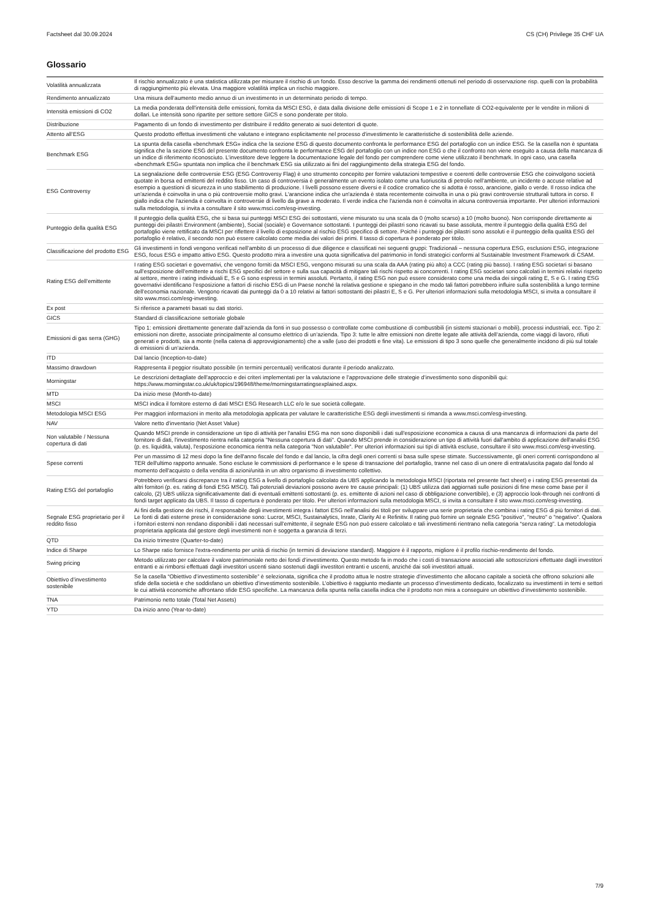Factsheet dal 30.09.2024 CS (CH) Privilege 35 CHF UA
Glossario
| Volatilità annualizzata | Il rischio annualizzato è una statistica utilizzata per misurare il rischio di un fondo. Esso descrive la gamma dei rendimenti ottenuti nel periodo di osservazione risp. quelli con la probabilità di raggiungimento più elevata. Una maggiore volatilità implica un rischio maggiore. |
| Rendimento annualizzato | Una misura dell’aumento medio annuo di un investimento in un determinato periodo di tempo. |
| Intensità emissioni di CO2 | La media ponderata dell'intensità delle emissioni, fornita da MSCI ESG, è data dalla divisione delle emissioni di Scope 1 e 2 in tonnellate di CO2-equivalente per le vendite in milioni di dollari. Le intensità sono ripartite per settore settore GICS e sono ponderate per titolo. |
| Distribuzione | Pagamento di un fondo di investimento per distribuire il reddito generato ai suoi detentori di quote. |
| Attento all’ESG | Questo prodotto effettua investimenti che valutano e integrano esplicitamente nel processo d’investimento le caratteristiche di sostenibilità delle aziende. |
| Benchmark ESG | La spunta della casella «benchmark ESG» indica che la sezione ESG di questo documento confronta le performance ESG del portafoglio con un indice ESG. Se la casella non è spuntata significa che la sezione ESG del presente documento confronta le performance ESG del portafoglio con un indice non ESG o che il confronto non viene eseguito a causa della mancanza di un indice di riferimento riconosciuto. L’investitore deve leggere la documentazione legale del fondo per comprendere come viene utilizzato il benchmark. In ogni caso, una casella «benchmark ESG» spuntata non implica che il benchmark ESG sia utilizzato ai fini del raggiungimento della strategia ESG del fondo. |
| ESG Controversy | La segnalazione delle controversie ESG (ESG Controversy Flag) è uno strumento concepito per fornire valutazioni tempestive e coerenti delle controversie ESG che coinvolgono società quotate in borsa ed emittenti del reddito fisso. Un caso di controversia è generalmente un evento isolato come una fuoriuscita di petrolio nell’ambiente, un incidente o accuse relative ad esempio a questioni di sicurezza in uno stabilimento di produzione. I livelli possono essere diversi e il codice cromatico che si adotta è rosso, arancione, giallo o verde. Il rosso indica che un'azienda è coinvolta in una o più controversie molto gravi. L'arancione indica che un'azienda è stata recentemente coinvolta in una o più gravi controversie strutturali tuttora in corso. Il giallo indica che l'azienda è coinvolta in controversie di livello da grave a moderato. Il verde indica che l'azienda non è coinvolta in alcuna controversia importante. Per ulteriori informazioni sulla metodologia, si invita a consultare il sito www.msci.com/esg-investing. |
| Punteggio della qualità ESG | Il punteggio della qualità ESG, che si basa sui punteggi MSCI ESG dei sottostanti, viene misurato su una scala da 0 (molto scarso) a 10 (molto buono). Non corrisponde direttamente ai punteggi dei pilastri Environment (ambiente), Social (sociale) e Governance sottostanti. I punteggi dei pilastri sono ricavati su base assoluta, mentre il punteggio della qualità ESG del portafoglio viene rettificato da MSCI per riflettere il livello di esposizione al rischio ESG specifico di settore. Poiché i punteggi dei pilastri sono assoluti e il punteggio della qualità ESG del portafoglio è relativo, il secondo non può essere calcolato come media dei valori dei primi. Il tasso di copertura è ponderato per titolo. |
| Classificazione del prodotto ESG | Gli investimenti in fondi vengono verificati nell’ambito di un processo di due diligence e classificati nei seguenti gruppi: Tradizionali – nessuna copertura ESG, esclusioni ESG, integrazione ESG, focus ESG e impatto attivo ESG. Questo prodotto mira a investire una quota significativa del patrimonio in fondi strategici conformi al Sustainable Investment Framework di CSAM. |
| Rating ESG dell’emittente | I rating ESG societari e governativi, che vengono forniti da MSCI ESG, vengono misurati su una scala da AAA (rating più alto) a CCC (rating più basso). I rating ESG societari si basano sull’esposizione dell’emittente a rischi ESG specifici del settore e sulla sua capacità di mitigare tali rischi rispetto ai concorrenti. I rating ESG societari sono calcolati in termini relativi rispetto al settore, mentre i rating individuali E, S e G sono espressi in termini assoluti. Pertanto, il rating ESG non può essere considerato come una media dei singoli rating E, S e G. I rating ESG governativi identificano l’esposizione a fattori di rischio ESG di un Paese nonché la relativa gestione e spiegano in che modo tali fattori potrebbero influire sulla sostenibilità a lungo termine dell’economia nazionale. Vengono ricavati dai punteggi da 0 a 10 relativi ai fattori sottostanti dei pilastri E, S e G. Per ulteriori informazioni sulla metodologia MSCI, si invita a consultare il sito www.msci.com/esg-investing. |
| Ex post | Si riferisce a parametri basati su dati storici. |
| GICS | Standard di classificazione settoriale globale |
| Emissioni di gas serra (GHG) | Tipo 1: emissioni direttamente generate dall’azienda da fonti in suo possesso o controllate come combustione di combustibili (in sistemi stazionari o mobili), processi industriali, ecc. Tipo 2: emissioni non dirette, associate principalmente al consumo elettrico di un’azienda. Tipo 3: tutte le altre emissioni non dirette legate alle attività dell’azienda, come viaggi di lavoro, rifiuti generati e prodotti, sia a monte (nella catena di approvvigionamento) che a valle (uso dei prodotti e fine vita). Le emissioni di tipo 3 sono quelle che generalmente incidono di più sul totale di emissioni di un’azienda. |
| ITD | Dal lancio (Inception-to-date) |
| Massimo drawdown | Rappresenta il peggior risultato possibile (in termini percentuali) verificatosi durante il periodo analizzato. |
| Morningstar | Le descrizioni dettagliate dell’approccio e dei criteri implementati per la valutazione e l’approvazione delle strategie d’investimento sono disponibili qui: https://www.morningstar.co.uk/uk/topics/196948/theme/morningstarratingsexplained.aspx. |
| MTD | Da inizio mese (Month-to-date) |
| MSCI | MSCI indica il fornitore esterno di dati MSCI ESG Research LLC e/o le sue società collegate. |
| Metodologia MSCI ESG | Per maggiori informazioni in merito alla metodologia applicata per valutare le caratteristiche ESG degli investimenti si rimanda a www.msci.com/esg-investing. |
| NAV | Valore netto d’inventario (Net Asset Value) |
| Non valutabile / Nessuna copertura di dati | Quando MSCI prende in considerazione un tipo di attività per l'analisi ESG ma non sono disponibili i dati sull'esposizione economica a causa di una mancanza di informazioni da parte del fornitore di dati, l'investimento rientra nella categoria "Nessuna copertura di dati". Quando MSCI prende in considerazione un tipo di attività fuori dall'ambito di applicazione dell'analisi ESG (p. es. liquidità, valuta), l'esposizione economica rientra nella categoria "Non valutabile". Per ulteriori informazioni sui tipi di attività escluse, consultare il sito www.msci.com/esg-investing. |
| Spese correnti | Per un massimo di 12 mesi dopo la fine dell'anno fiscale del fondo e dal lancio, la cifra degli oneri correnti si basa sulle spese stimate. Successivamente, gli oneri correnti corrispondono al TER dell'ultimo rapporto annuale. Sono escluse le commissioni di performance e le spese di transazione del portafoglio, tranne nel caso di un onere di entrata/uscita pagato dal fondo al momento dell'acquisto o della vendita di azioni/unità in un altro organismo di investimento collettivo. |
| Rating ESG del portafoglio | Potrebbero verificarsi discrepanze tra il rating ESG a livello di portafoglio calcolato da UBS applicando la metodologia MSCI (riportata nel presente fact sheet) e i rating ESG presentati da altri fornitori (p. es. rating di fondi ESG MSCI). Tali potenziali deviazioni possono avere tre cause principali: (1) UBS utilizza dati aggiornati sulle posizioni di fine mese come base per il calcolo, (2) UBS utilizza significativamente dati di eventuali emittenti sottostanti (p. es. emittente di azioni nel caso di obbligazione convertibile), e (3) approccio look-through nei confronti di fondi target applicato da UBS. Il tasso di copertura è ponderato per titolo. Per ulteriori informazioni sulla metodologia MSCI, si invita a consultare il sito www.msci.com/esg-investing. |
| Segnale ESG proprietario per il reddito fisso | Ai fini della gestione dei rischi, il responsabile degli investimenti integra i fattori ESG nell’analisi dei titoli per sviluppare una serie proprietaria che combina i rating ESG di più fornitori di dati. Le fonti di dati esterne prese in considerazione sono: Lucror, MSCI, Sustainalytics, Inrate, Clarity AI e Refinitiv. Il rating può fornire un segnale ESG "positivo", "neutro" o "negativo". Qualora i fornitori esterni non rendano disponibili i dati necessari sull’emittente, il segnale ESG non può essere calcolato e tali investimenti rientrano nella categoria “senza rating”. La metodologia proprietaria applicata dal gestore degli investimenti non è soggetta a garanzia di terzi. |
| QTD | Da inizio trimestre (Quarter-to-date) |
| Indice di Sharpe | Lo Sharpe ratio fornisce l'extra-rendimento per unità di rischio (in termini di deviazione standard). Maggiore è il rapporto, migliore è il profilo rischio-rendimento del fondo. |
| Swing pricing | Metodo utilizzato per calcolare il valore patrimoniale netto dei fondi d’investimento. Questo metodo fa in modo che i costi di transazione associati alle sottoscrizioni effettuate dagli investitori entranti e ai rimborsi effettuati dagli investitori uscenti siano sostenuti dagli investitori entranti e uscenti, anziché dai soli investitori attuali. |
| Obiettivo d’investimento sostenibile | Se la casella “Obiettivo d’investimento sostenibile” è selezionata, significa che il prodotto attua le nostre strategie d’investimento che allocano capitale a società che offrono soluzioni alle sfide della società e che soddisfano un obiettivo d’investimento sostenibile. L’obiettivo è raggiunto mediante un processo d’investimento dedicato, focalizzato su investimenti in temi e settori le cui attività economiche affrontano sfide ESG specifiche. La mancanza della spunta nella casella indica che il prodotto non mira a conseguire un obiettivo d’investimento sostenibile. |
| TNA | Patrimonio netto totale (Total Net Assets) |
| YTD | Da inizio anno (Year-to-date) |
7/9